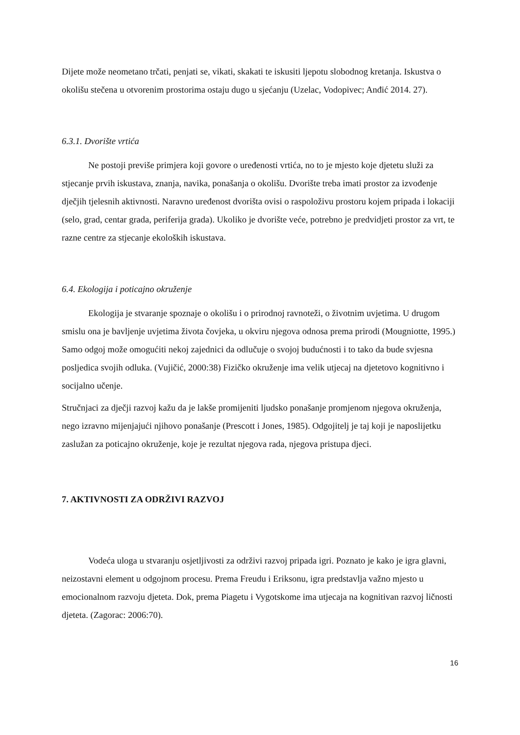Dijete može neometano trčati, penjati se, vikati, skakati te iskusiti ljepotu slobodnog kretanja. Iskustva o okolišu stečena u otvorenim prostorima ostaju dugo u sjećanju (Uzelac, Vodopivec; Anđić 2014. 27).
6.3.1. Dvorište vrtića
Ne postoji previše primjera koji govore o uređenosti vrtića, no to je mjesto koje djetetu služi za stjecanje prvih iskustava, znanja, navika, ponašanja o okolišu. Dvorište treba imati prostor za izvođenje dječjih tjelesnih aktivnosti. Naravno uređenost dvorišta ovisi o raspoloživu prostoru kojem pripada i lokaciji (selo, grad, centar grada, periferija grada). Ukoliko je dvorište veće, potrebno je predvidjeti prostor za vrt, te razne centre za stjecanje ekoloških iskustava.
6.4. Ekologija i poticajno okruženje
Ekologija je stvaranje spoznaje o okolišu i o prirodnoj ravnoteži, o životnim uvjetima. U drugom smislu ona je bavljenje uvjetima života čovjeka, u okviru njegova odnosa prema prirodi (Mougniotte, 1995.) Samo odgoj može omogućiti nekoj zajednici da odlučuje o svojoj budućnosti i to tako da bude svjesna posljedica svojih odluka. (Vujičić, 2000:38) Fizičko okruženje ima velik utjecaj na djetetovo kognitivno i socijalno učenje.
Stručnjaci za dječji razvoj kažu da je lakše promijeniti ljudsko ponašanje promjenom njegova okruženja, nego izravno mijenjajući njihovo ponašanje (Prescott i Jones, 1985). Odgojitelj je taj koji je naposlijetku zaslužan za poticajno okruženje, koje je rezultat njegova rada, njegova pristupa djeci.
7. AKTIVNOSTI ZA ODRŽIVI RAZVOJ
Vodeća uloga u stvaranju osjetljivosti za održivi razvoj pripada igri. Poznato je kako je igra glavni, neizostavni element u odgojnom procesu. Prema Freudu i Eriksonu, igra predstavlja važno mjesto u emocionalnom razvoju djeteta. Dok, prema Piagetu i Vygotskome ima utjecaja na kognitivan razvoj ličnosti djeteta. (Zagorac: 2006:70).
16